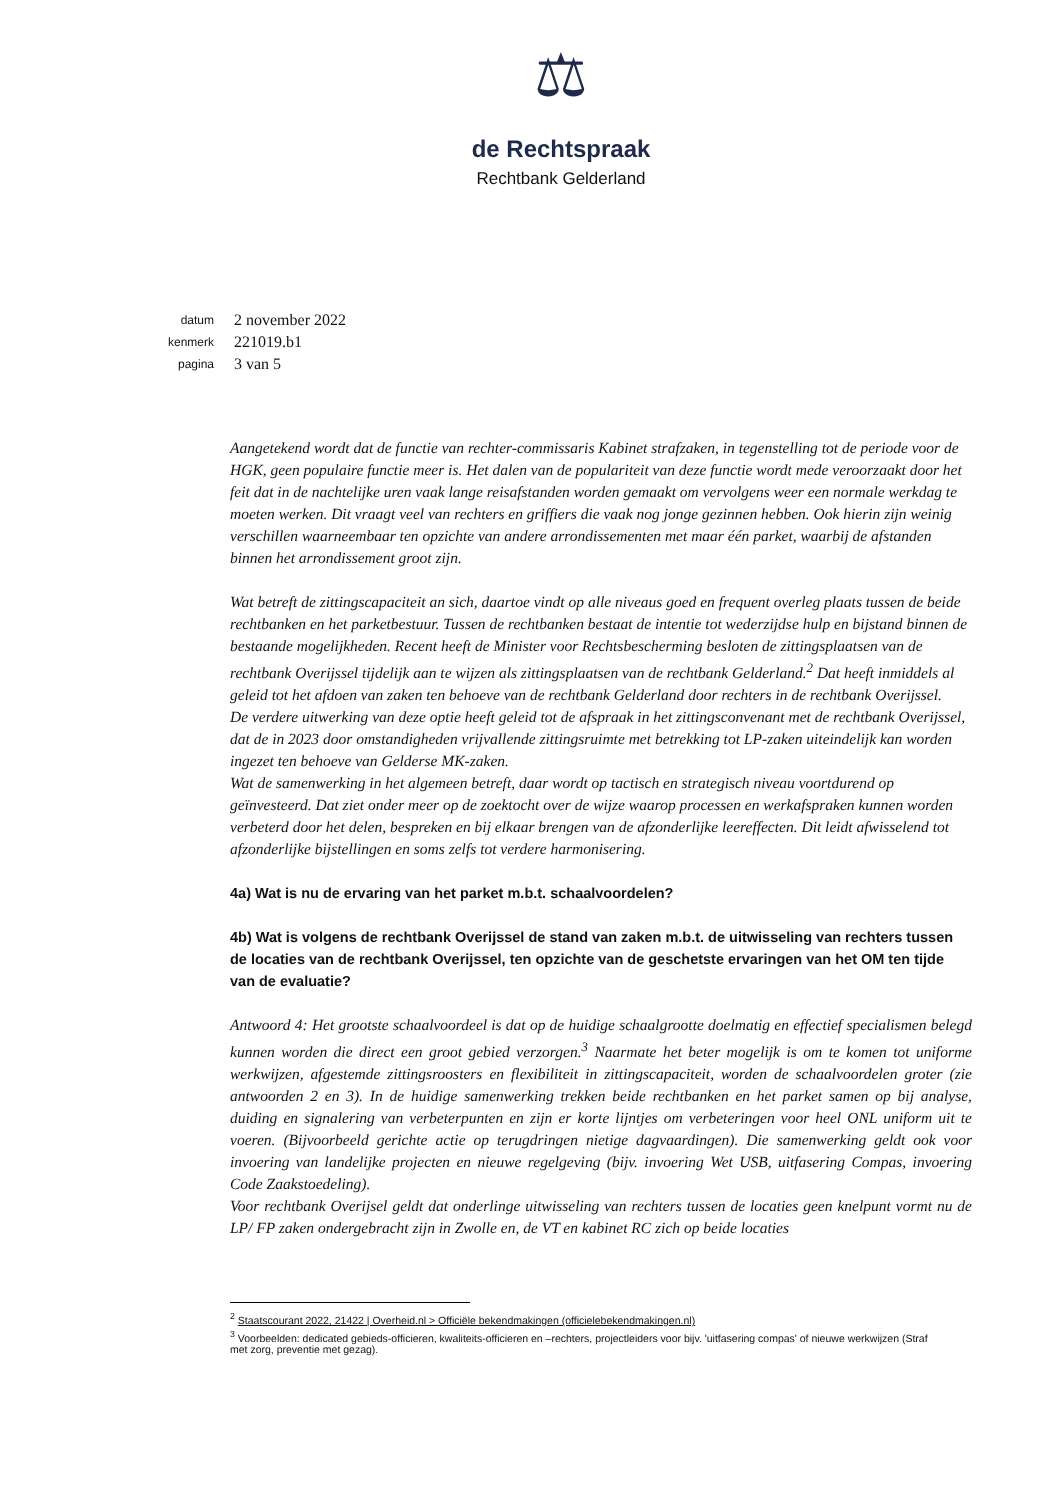⚖
de Rechtspraak
Rechtbank Gelderland
datum 2 november 2022
kenmerk 221019.b1
pagina 3 van 5
Aangetekend wordt dat de functie van rechter-commissaris Kabinet strafzaken, in tegenstelling tot de periode voor de HGK, geen populaire functie meer is. Het dalen van de populariteit van deze functie wordt mede veroorzaakt door het feit dat in de nachtelijke uren vaak lange reisafstanden worden gemaakt om vervolgens weer een normale werkdag te moeten werken. Dit vraagt veel van rechters en griffiers die vaak nog jonge gezinnen hebben. Ook hierin zijn weinig verschillen waarneembaar ten opzichte van andere arrondissementen met maar één parket, waarbij de afstanden binnen het arrondissement groot zijn.
Wat betreft de zittingscapaciteit an sich, daartoe vindt op alle niveaus goed en frequent overleg plaats tussen de beide rechtbanken en het parketbestuur. Tussen de rechtbanken bestaat de intentie tot wederzijdse hulp en bijstand binnen de bestaande mogelijkheden. Recent heeft de Minister voor Rechtsbescherming besloten de zittingsplaatsen van de rechtbank Overijssel tijdelijk aan te wijzen als zittingsplaatsen van de rechtbank Gelderland.<sup>2</sup> Dat heeft inmiddels al geleid tot het afdoen van zaken ten behoeve van de rechtbank Gelderland door rechters in de rechtbank Overijssel.
De verdere uitwerking van deze optie heeft geleid tot de afspraak in het zittingsconvenant met de rechtbank Overijssel, dat de in 2023 door omstandigheden vrijvallende zittingsruimte met betrekking tot LP-zaken uiteindelijk kan worden ingezet ten behoeve van Gelderse MK-zaken.
Wat de samenwerking in het algemeen betreft, daar wordt op tactisch en strategisch niveau voortdurend op geïnvesteerd. Dat ziet onder meer op de zoektocht over de wijze waarop processen en werkafspraken kunnen worden verbeterd door het delen, bespreken en bij elkaar brengen van de afzonderlijke leereffecten. Dit leidt afwisselend tot afzonderlijke bijstellingen en soms zelfs tot verdere harmonisering.
4a) Wat is nu de ervaring van het parket m.b.t. schaalvoordelen?
4b) Wat is volgens de rechtbank Overijssel de stand van zaken m.b.t. de uitwisseling van rechters tussen de locaties van de rechtbank Overijssel, ten opzichte van de geschetste ervaringen van het OM ten tijde van de evaluatie?
Antwoord 4: Het grootste schaalvoordeel is dat op de huidige schaalgrootte doelmatig en effectief specialismen belegd kunnen worden die direct een groot gebied verzorgen.<sup>3</sup> Naarmate het beter mogelijk is om te komen tot uniforme werkwijzen, afgestemde zittingsroosters en flexibiliteit in zittingscapaciteit, worden de schaalvoordelen groter (zie antwoorden 2 en 3). In de huidige samenwerking trekken beide rechtbanken en het parket samen op bij analyse, duiding en signalering van verbeterpunten en zijn er korte lijntjes om verbeteringen voor heel ONL uniform uit te voeren. (Bijvoorbeeld gerichte actie op terugdringen nietige dagvaardingen). Die samenwerking geldt ook voor invoering van landelijke projecten en nieuwe regelgeving (bijv. invoering Wet USB, uitfasering Compas, invoering Code Zaakstoedeling).
Voor rechtbank Overijsel geldt dat onderlinge uitwisseling van rechters tussen de locaties geen knelpunt vormt nu de LP/ FP zaken ondergebracht zijn in Zwolle en, de VT en kabinet RC zich op beide locaties
<sup>2</sup> Staatscourant 2022, 21422 | Overheid.nl > Officiële bekendmakingen (officielebekendmakingen.nl)
<sup>3</sup> Voorbeelden: dedicated gebieds-officieren, kwaliteits-officieren en –rechters, projectleiders voor bijv. 'uitfasering compas' of nieuwe werkwijzen (Straf met zorg, preventie met gezag).